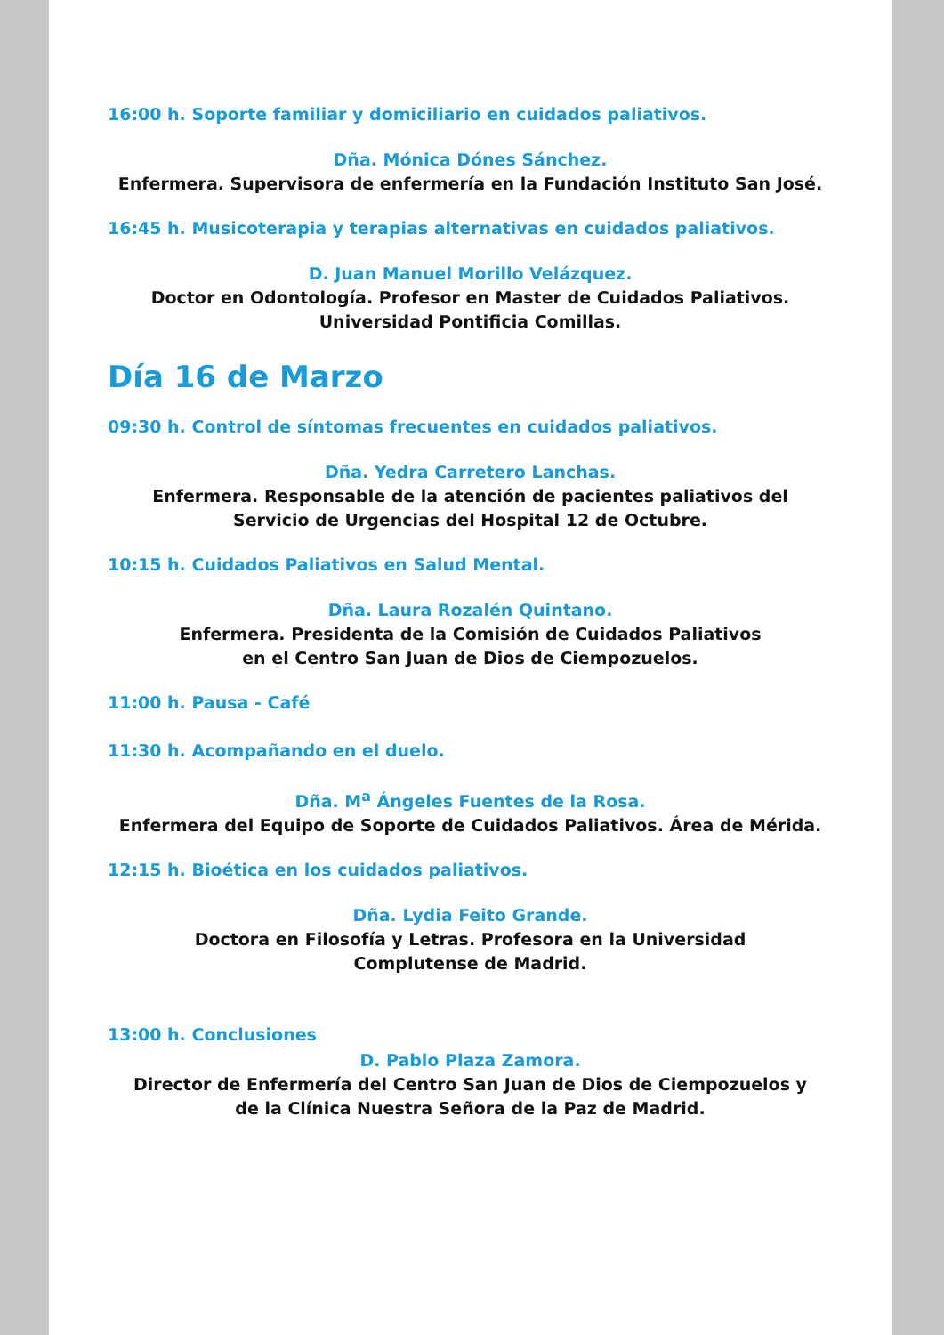16:00 h. Soporte familiar y domiciliario en cuidados paliativos.
Dña. Mónica Dónes Sánchez.
Enfermera. Supervisora de enfermería en la Fundación Instituto San José.
16:45 h. Musicoterapia y terapias alternativas en cuidados paliativos.
D. Juan Manuel Morillo Velázquez.
Doctor en Odontología. Profesor en Master de Cuidados Paliativos.
Universidad Pontificia Comillas.
Día 16 de Marzo
09:30 h. Control de síntomas frecuentes en cuidados paliativos.
Dña. Yedra Carretero Lanchas.
Enfermera. Responsable de la atención de pacientes paliativos del
Servicio de Urgencias del Hospital 12 de Octubre.
10:15 h. Cuidados Paliativos en Salud Mental.
Dña. Laura Rozalén Quintano.
Enfermera. Presidenta de la Comisión de Cuidados Paliativos
en el Centro San Juan de Dios de Ciempozuelos.
11:00 h. Pausa - Café
11:30 h. Acompañando en el duelo.
Dña. M<sup>a</sup> Ángeles Fuentes de la Rosa.
Enfermera del Equipo de Soporte de Cuidados Paliativos. Área de Mérida.
12:15 h. Bioética en los cuidados paliativos.
Dña. Lydia Feito Grande.
Doctora en Filosofía y Letras. Profesora en la Universidad
Complutense de Madrid.
13:00 h. Conclusiones
D. Pablo Plaza Zamora.
Director de Enfermería del Centro San Juan de Dios de Ciempozuelos y
de la Clínica Nuestra Señora de la Paz de Madrid.